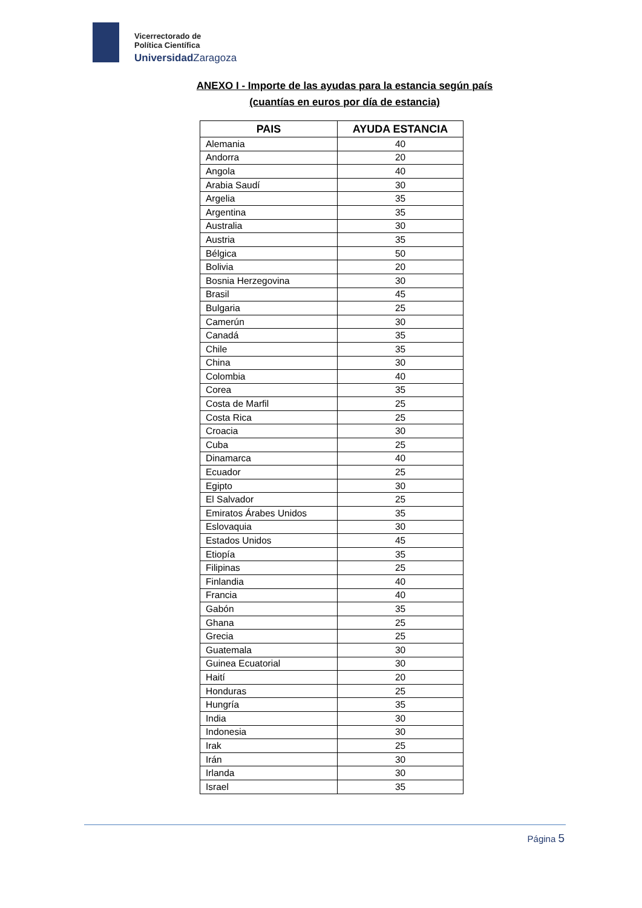Vicerrectorado de
Política Científica
Universidad Zaragoza
ANEXO I - Importe de las ayudas para la estancia según país
(cuantías en euros por día de estancia)
| PAIS | AYUDA ESTANCIA |
| --- | --- |
| Alemania | 40 |
| Andorra | 20 |
| Angola | 40 |
| Arabia Saudí | 30 |
| Argelia | 35 |
| Argentina | 35 |
| Australia | 30 |
| Austria | 35 |
| Bélgica | 50 |
| Bolivia | 20 |
| Bosnia Herzegovina | 30 |
| Brasil | 45 |
| Bulgaria | 25 |
| Camerún | 30 |
| Canadá | 35 |
| Chile | 35 |
| China | 30 |
| Colombia | 40 |
| Corea | 35 |
| Costa de Marfil | 25 |
| Costa Rica | 25 |
| Croacia | 30 |
| Cuba | 25 |
| Dinamarca | 40 |
| Ecuador | 25 |
| Egipto | 30 |
| El Salvador | 25 |
| Emiratos Árabes Unidos | 35 |
| Eslovaquia | 30 |
| Estados Unidos | 45 |
| Etiopía | 35 |
| Filipinas | 25 |
| Finlandia | 40 |
| Francia | 40 |
| Gabón | 35 |
| Ghana | 25 |
| Grecia | 25 |
| Guatemala | 30 |
| Guinea Ecuatorial | 30 |
| Haití | 20 |
| Honduras | 25 |
| Hungría | 35 |
| India | 30 |
| Indonesia | 30 |
| Irak | 25 |
| Irán | 30 |
| Irlanda | 30 |
| Israel | 35 |
Página 5